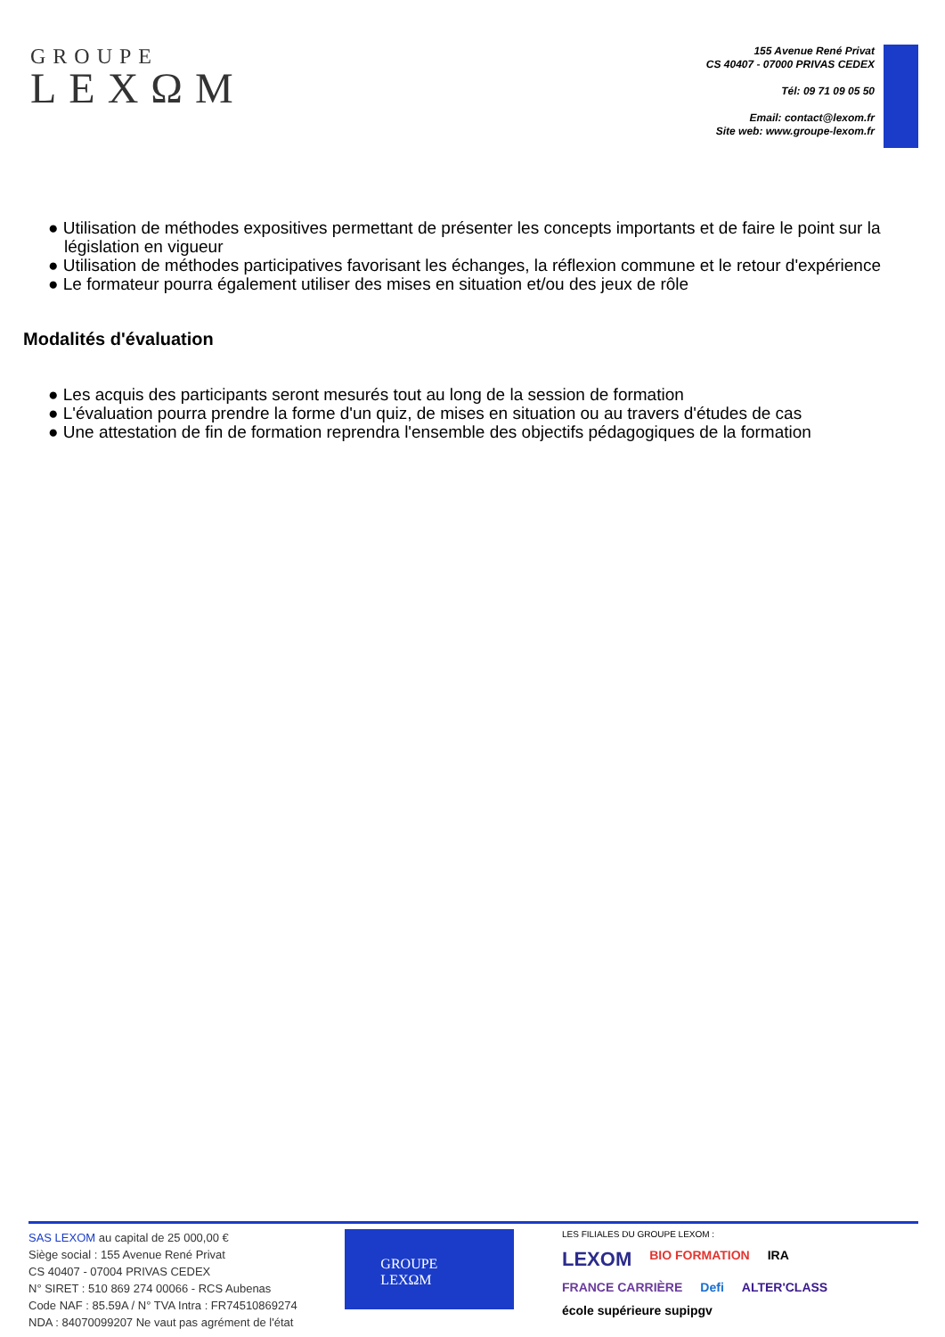GROUPE
LEXΩM
155 Avenue René Privat
CS 40407 - 07000 PRIVAS CEDEX
Tél: 09 71 09 05 50
Email: contact@lexom.fr
Site web: www.groupe-lexom.fr
● Utilisation de méthodes expositives permettant de présenter les concepts importants et de faire le point sur la législation en vigueur
● Utilisation de méthodes participatives favorisant les échanges, la réflexion commune et le retour d'expérience
● Le formateur pourra également utiliser des mises en situation et/ou des jeux de rôle
Modalités d'évaluation
● Les acquis des participants seront mesurés tout au long de la session de formation
● L'évaluation pourra prendre la forme d'un quiz, de mises en situation ou au travers d'études de cas
● Une attestation de fin de formation reprendra l'ensemble des objectifs pédagogiques de la formation
SAS LEXOM au capital de 25 000,00 €
Siège social : 155 Avenue René Privat
CS 40407 - 07004 PRIVAS CEDEX
N° SIRET : 510 869 274 00066 - RCS Aubenas
Code NAF : 85.59A / N° TVA Intra : FR74510869274
NDA : 84070099207 Ne vaut pas agrément de l'état
GROUPE
LEXΩM
LES FILIALES DU GROUPE LEXOM :
LEXOM BIO FORMATION IRA FRANCE CARRIÈRE Defi ALTER'CLASS école supérieure supipgv